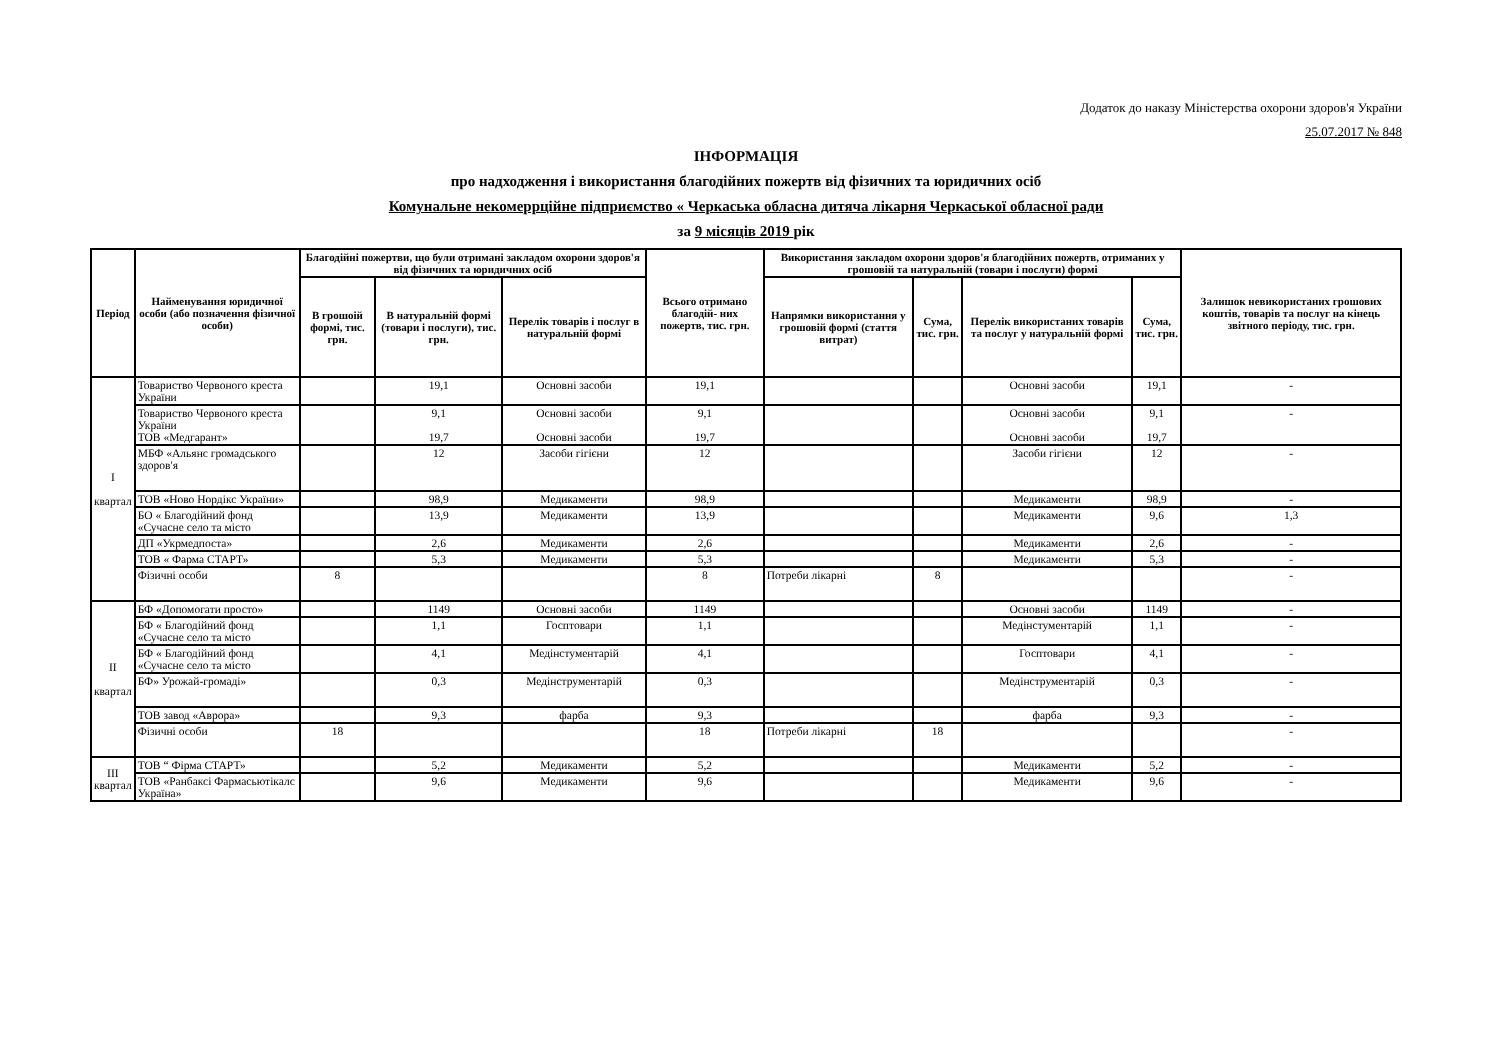Додаток до наказу Міністерства охорони здоров'я України
25.07.2017 № 848
ІНФОРМАЦІЯ
про надходження і використання благодійних пожертв від фізичних та юридичних осіб
Комунальне некомеррційне підприємство « Черкаська обласна дитяча лікарня Черкаської обласної ради
за 9 місяців 2019 рік
| Період | Найменування юридичної особи (або позначення фізичної особи) | Благодійні пожертви, що були отримані закладом охорони здоров'я від фізичних та юридичних осіб | | | Всього отримано благодій- них пожертв, тис. грн. | Використання закладом охорони здоров'я благодійних пожертв, отриманих у грошовій та натуральній (товари і послуги) формі | | | | Залишок невикористаних грошових коштів, товарів та послуг на кінець звітного періоду, тис. грн. |
| --- | --- | --- | --- | --- | --- | --- | --- | --- | --- | --- |
| | | В грошоій формі, тис. грн. | В натуральній формі (товари і послуги), тис. грн. | Перелік товарів і послуг в натуральній формі | | Напрямки використання у грошовій формі (стаття витрат) | Сума, тис. грн. | Перелік використаних товарів та послуг у натуральній формі | Сума, тис. грн. | |
| I квартал | Товариство Червоного креста України | | 19,1 | Основні засоби | 19,1 | | | Основні засоби | 19,1 | - |
| | Товариство Червоного креста України ТОВ «Медгарант» | | 9,1 19,7 | Основні засоби Основні засоби | 9,1 19,7 | | | Основні засоби Основні засоби | 9,1 19,7 | - |
| | МБФ «Альянс громадського здоров'я | | 12 | Засоби гігієни | 12 | | | Засоби гігієни | 12 | - |
| | ТОВ «Ново Нордікс України» | | 98,9 | Медикаменти | 98,9 | | | Медикаменти | 98,9 | - |
| | БО « Благодійний фонд «Сучасне село та місто | | 13,9 | Медикаменти | 13,9 | | | Медикаменти | 9,6 | 1,3 |
| | ДП «Укрмедпоста» | | 2,6 | Медикаменти | 2,6 | | | Медикаменти | 2,6 | - |
| | ТОВ « Фарма СТАРТ» | | 5,3 | Медикаменти | 5,3 | | | Медикаменти | 5,3 | - |
| | Фізичні особи | 8 | | | 8 | Потреби лікарні | 8 | | | - |
| II квартал | БФ «Допомогати просто» | | 1149 | Основні засоби | 1149 | | | Основні засоби | 1149 | - |
| | БФ « Благодійний фонд «Сучасне село та місто | | 1,1 | Госптовари | 1,1 | | | Медінстументарій | 1,1 | - |
| | БФ « Благодійний фонд «Сучасне село та місто | | 4,1 | Медінстументарій | 4,1 | | | Госптовари | 4,1 | - |
| | БФ» Урожай-громаді» | | 0,3 | Медінструментарій | 0,3 | | | Медінструментарій | 0,3 | - |
| | ТОВ завод «Аврора» | | 9,3 | фарба | 9,3 | | | фарба | 9,3 | - |
| | Фізичні особи | 18 | | | 18 | Потреби лікарні | 18 | | | - |
| III квартал | ТОВ “ Фірма СТАРТ» | | 5,2 | Медикаменти | 5,2 | | | Медикаменти | 5,2 | - |
| | ТОВ «Ранбаксі Фармасьютікалс Україна» | | 9,6 | Медикаменти | 9,6 | | | Медикаменти | 9,6 | - |